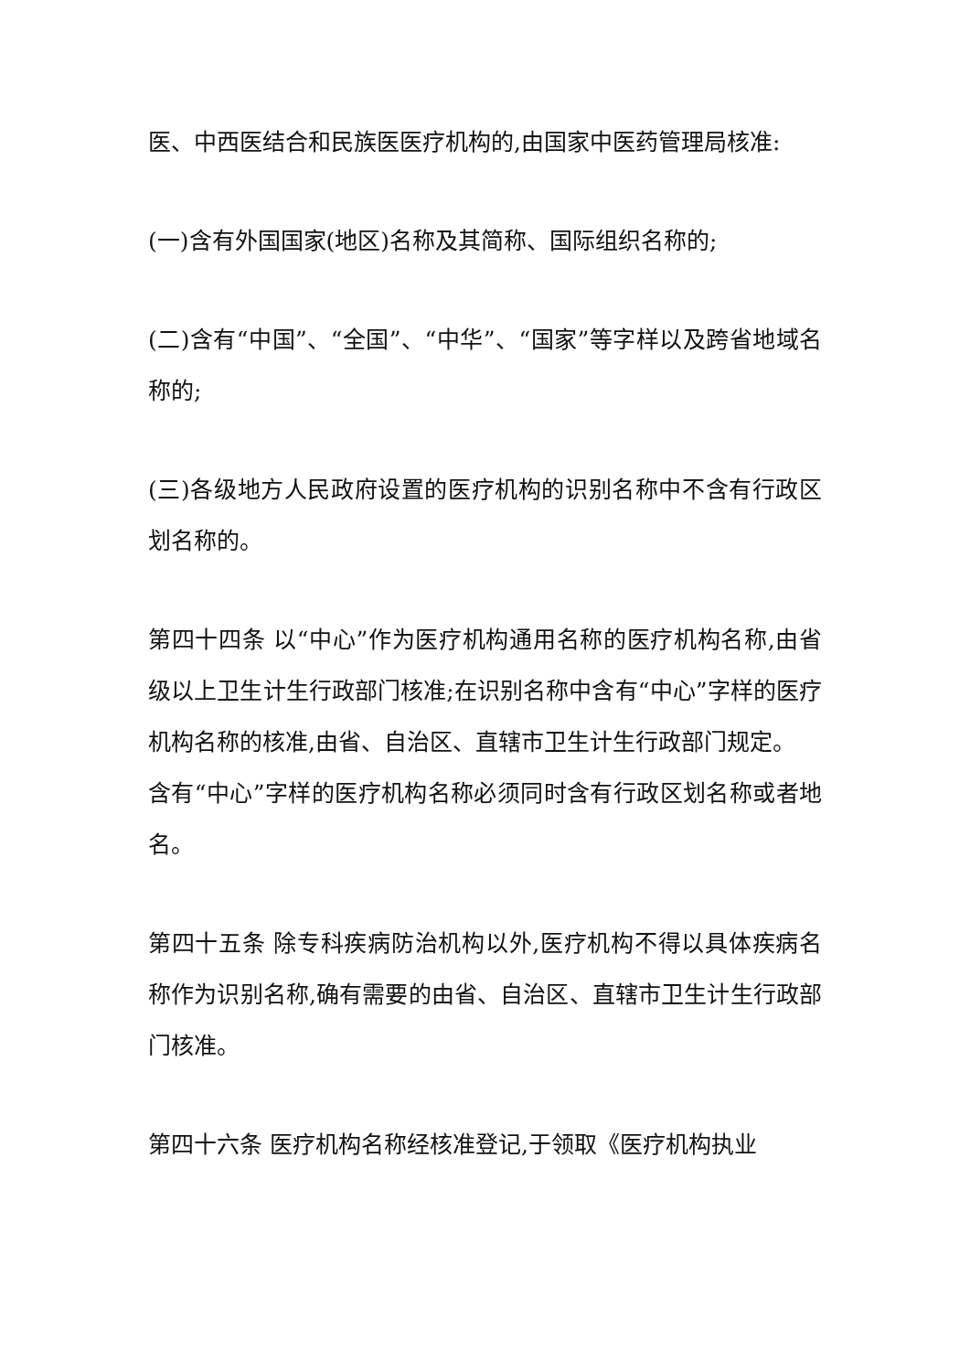医、中西医结合和民族医医疗机构的,由国家中医药管理局核准:
(一)含有外国国家(地区)名称及其简称、国际组织名称的;
(二)含有“中国”、“全国”、“中华”、“国家”等字样以及跨省地域名称的;
(三)各级地方人民政府设置的医疗机构的识别名称中不含有行政区划名称的。
第四十四条 以“中心”作为医疗机构通用名称的医疗机构名称,由省级以上卫生计生行政部门核准;在识别名称中含有“中心”字样的医疗机构名称的核准,由省、自治区、直辖市卫生计生行政部门规定。
含有“中心”字样的医疗机构名称必须同时含有行政区划名称或者地名。
第四十五条 除专科疾病防治机构以外,医疗机构不得以具体疾病名称作为识别名称,确有需要的由省、自治区、直辖市卫生计生行政部门核准。
第四十六条 医疗机构名称经核准登记,于领取《医疗机构执业